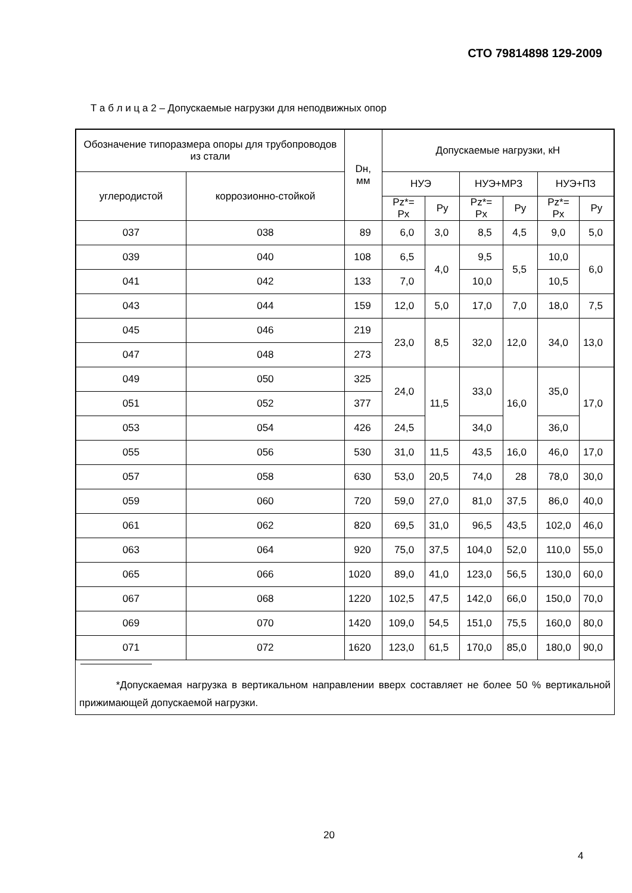СТО 79814898 129-2009
Т а б л и ц а 2 – Допускаемые нагрузки для неподвижных опор
| Обозначение типоразмера опоры для трубопроводов из стали | | Dн, мм | Допускаемые нагрузки, кН | | | | | |
| --- | --- | --- | --- | --- | --- | --- | --- | --- |
| углеродистой | коррозионно-стойкой | | НУЭ | | НУЭ+МРЗ | | НУЭ+ПЗ | |
| | | | Pz*= Px | Py | Pz*= Px | Py | Pz*= Px | Py |
| 037 | 038 | 89 | 6,0 | 3,0 | 8,5 | 4,5 | 9,0 | 5,0 |
| 039 | 040 | 108 | 6,5 | 4,0 | 9,5 | 5,5 | 10,0 | 6,0 |
| 041 | 042 | 133 | 7,0 | | 10,0 | | 10,5 | |
| 043 | 044 | 159 | 12,0 | 5,0 | 17,0 | 7,0 | 18,0 | 7,5 |
| 045 | 046 | 219 | 23,0 | 8,5 | 32,0 | 12,0 | 34,0 | 13,0 |
| 047 | 048 | 273 | | | | | | |
| 049 | 050 | 325 | 24,0 | 11,5 | 33,0 | 16,0 | 35,0 | 17,0 |
| 051 | 052 | 377 | | | | | | |
| 053 | 054 | 426 | 24,5 | | 34,0 | | 36,0 | |
| 055 | 056 | 530 | 31,0 | 11,5 | 43,5 | 16,0 | 46,0 | 17,0 |
| 057 | 058 | 630 | 53,0 | 20,5 | 74,0 | 28 | 78,0 | 30,0 |
| 059 | 060 | 720 | 59,0 | 27,0 | 81,0 | 37,5 | 86,0 | 40,0 |
| 061 | 062 | 820 | 69,5 | 31,0 | 96,5 | 43,5 | 102,0 | 46,0 |
| 063 | 064 | 920 | 75,0 | 37,5 | 104,0 | 52,0 | 110,0 | 55,0 |
| 065 | 066 | 1020 | 89,0 | 41,0 | 123,0 | 56,5 | 130,0 | 60,0 |
| 067 | 068 | 1220 | 102,5 | 47,5 | 142,0 | 66,0 | 150,0 | 70,0 |
| 069 | 070 | 1420 | 109,0 | 54,5 | 151,0 | 75,5 | 160,0 | 80,0 |
| 071 | 072 | 1620 | 123,0 | 61,5 | 170,0 | 85,0 | 180,0 | 90,0 |
*Допускаемая нагрузка в вертикальном направлении вверх составляет не более 50 % вертикальной прижимающей допускаемой нагрузки.
20
4